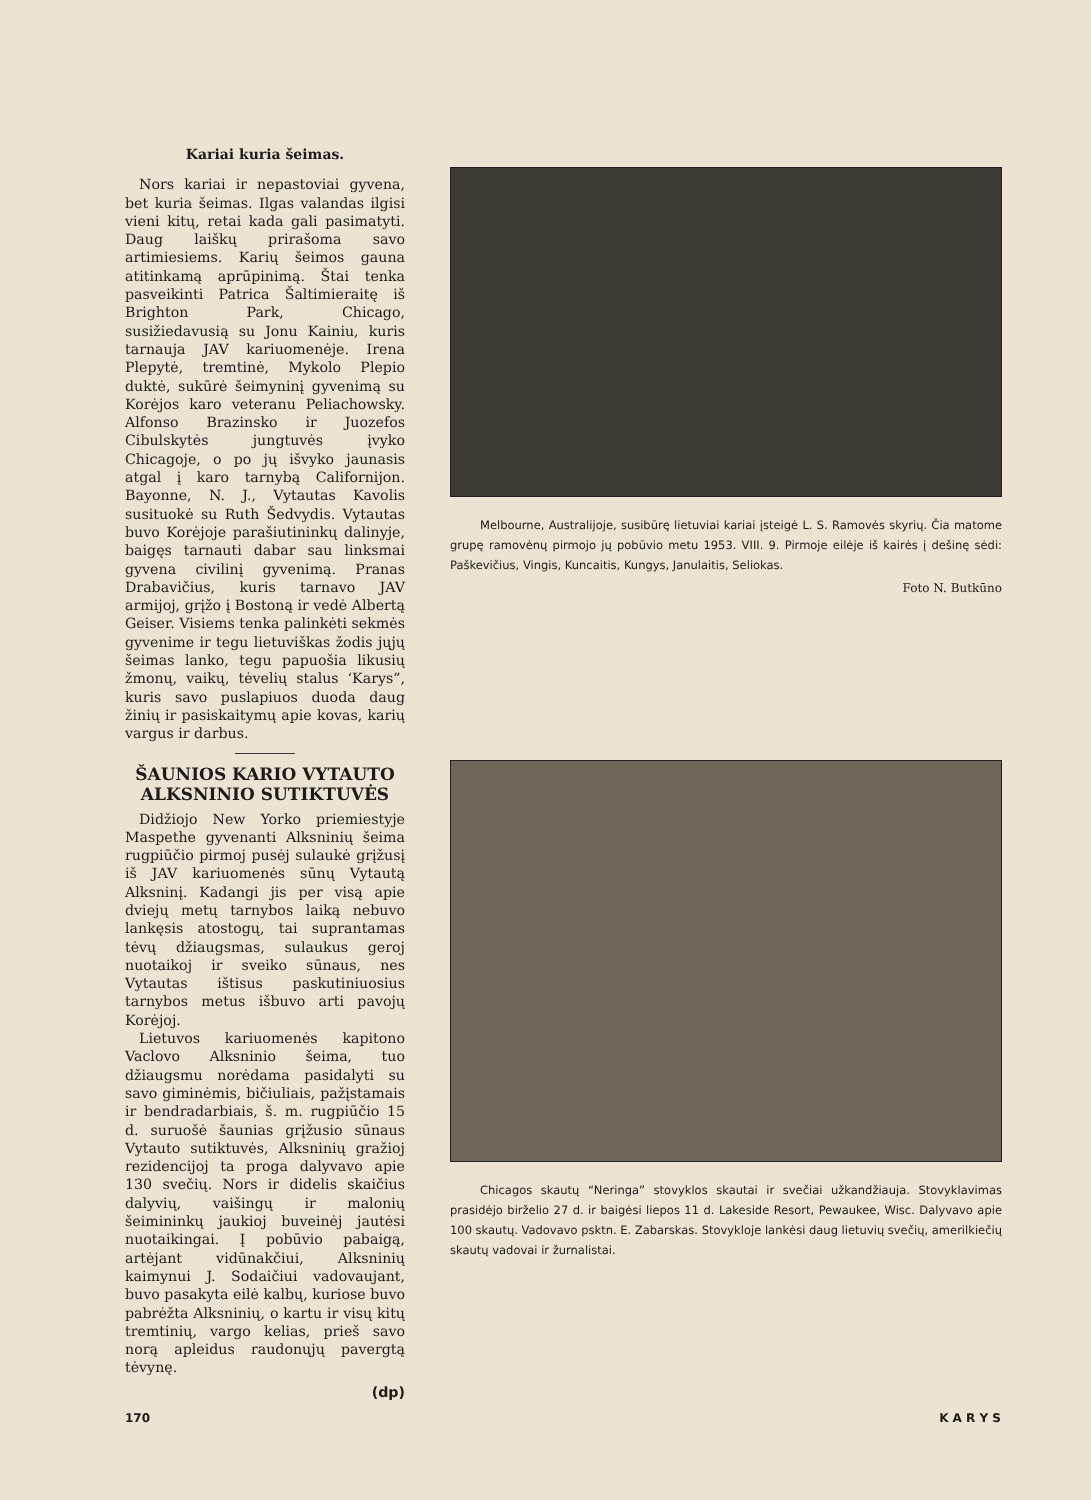Kariai kuria šeimas.
Nors kariai ir nepastoviai gyvena, bet kuria šeimas. Ilgas valandas ilgisi vieni kitų, retai kada gali pasimatyti. Daug laiškų prirašoma savo artimiesiems. Karių šeimos gauna atitinkamą aprūpinimą. Štai tenka pasveikinti Patrica Šaltimieraitę iš Brighton Park, Chicago, susižiedavusią su Jonu Kainiu, kuris tarnauja JAV kariuomenėje. Irena Plepytė, tremtinė, Mykolo Plepio duktė, sukūrė šeimyninį gyvenimą su Korėjos karo veteranu Peliachowsky. Alfonso Brazinsko ir Juozefos Cibulskytės jungtuvės įvyko Chicagoje, o po jų išvyko jaunasis atgal į karo tarnybą Californijon. Bayonne, N. J., Vytautas Kavolis susituokė su Ruth Šedvydis. Vytautas buvo Korėjoje parašiutininkų dalinyje, baigęs tarnauti dabar sau linksmai gyvena civilinį gyvenimą. Pranas Drabavičius, kuris tarnavo JAV armijoj, grįžo į Bostoną ir vedė Albertą Geiser. Visiems tenka palinkėti sekmės gyvenime ir tegu lietuviškas žodis jųjų šeimas lanko, tegu papuošia likusių žmonų, vaikų, tėvelių stalus ‘Karys”, kuris savo puslapiuos duoda daug žinių ir pasiskaitymų apie kovas, karių vargus ir darbus.
ŠAUNIOS KARIO VYTAUTO ALKSNINIO SUTIKTUVĖS
Didžiojo New Yorko priemiestyje Maspethe gyvenanti Alksninių šeima rugpiūčio pirmoj pusėj sulaukė grįžusį iš JAV kariuomenės sūnų Vytautą Alksninį. Kadangi jis per visą apie dviejų metų tarnybos laiką nebuvo lankęsis atostogų, tai suprantamas tėvų džiaugsmas, sulaukus geroj nuotaikoj ir sveiko sūnaus, nes Vytautas ištisus paskutiniuosius tarnybos metus išbuvo arti pavojų Korėjoj.
Lietuvos kariuomenės kapitono Vaclovo Alksninio šeima, tuo džiaugsmu norėdama pasidalyti su savo giminėmis, bičiuliais, pažįstamais ir bendradarbiais, š. m. rugpiūčio 15 d. suruošė šaunias grįžusio sūnaus Vytauto sutiktuvės, Alksninių gražioj rezidencijoj ta proga dalyvavo apie 130 svečių. Nors ir didelis skaičius dalyvių, vaišingų ir malonių šeimininkų jaukioj buveinėj jautėsi nuotaikingai. Į pobūvio pabaigą, artėjant vidūnakčiui, Alksninių kaimynui J. Sodaičiui vadovaujant, buvo pasakyta eilė kalbų, kuriose buvo pabrėžta Alksninių, o kartu ir visų kitų tremtinių, vargo kelias, prieš savo norą apleidus raudonųjų pavergtą tėvynę.
(dp)
Melbourne, Australijoje, susibūrę lietuviai kariai įsteigė L. S. Ramovės skyrių. Čia matome grupę ramovėnų pirmojo jų pobūvio metu 1953. VIII. 9. Pirmoje eilėje iš kairės į dešinę sėdi: Paškevičius, Vingis, Kuncaitis, Kungys, Janulaitis, Seliokas.
Foto N. Butkūno
Chicagos skautų “Neringa” stovyklos skautai ir svečiai užkandžiauja. Stovyklavimas prasidėjo birželio 27 d. ir baigėsi liepos 11 d. Lakeside Resort, Pewaukee, Wisc. Dalyvavo apie 100 skautų. Vadovavo psktn. E. Zabarskas. Stovykloje lankėsi daug lietuvių svečių, amerilkiečių skautų vadovai ir žurnalistai.
170 K A R Y S